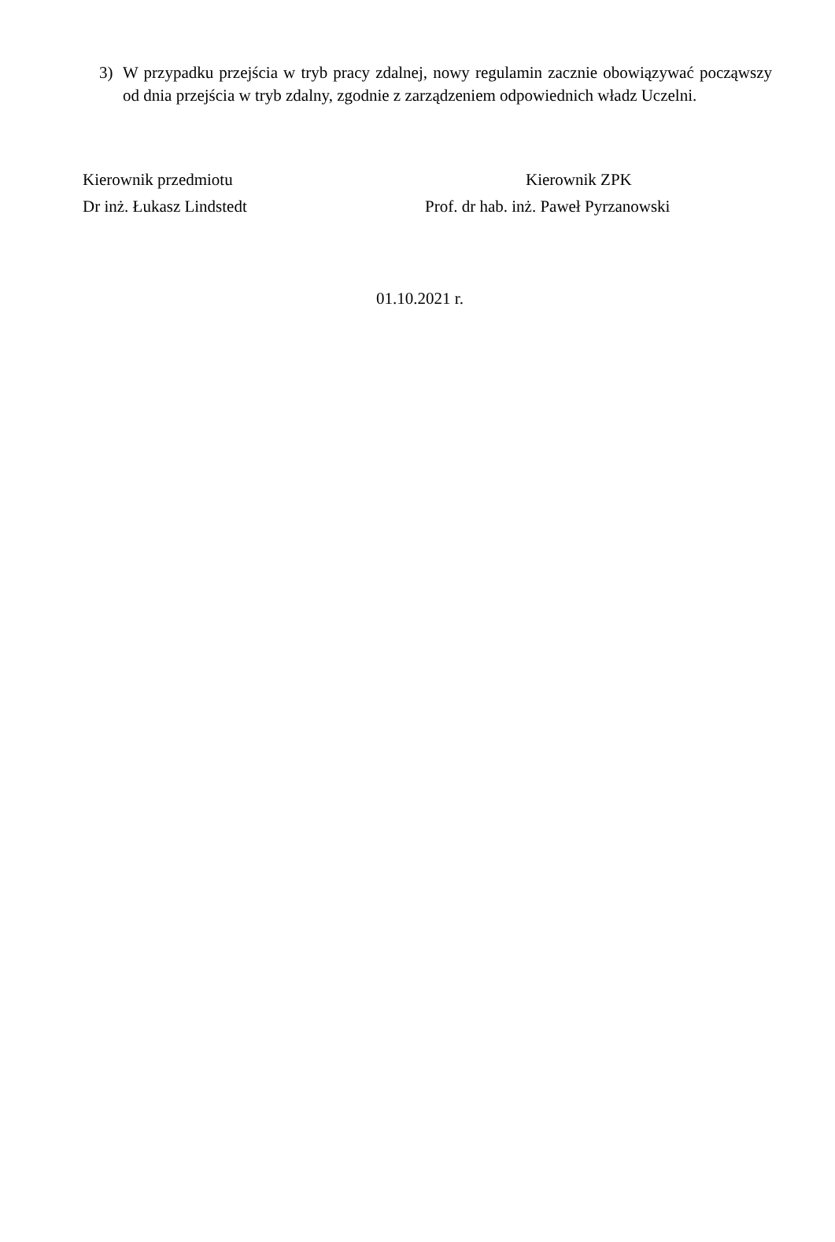3) W przypadku przejścia w tryb pracy zdalnej, nowy regulamin zacznie obowiązywać począwszy od dnia przejścia w tryb zdalny, zgodnie z zarządzeniem odpowiednich władz Uczelni.
Kierownik przedmiotu
Dr inż. Łukasz Lindstedt
Kierownik ZPK
Prof. dr hab. inż. Paweł Pyrzanowski
01.10.2021 r.